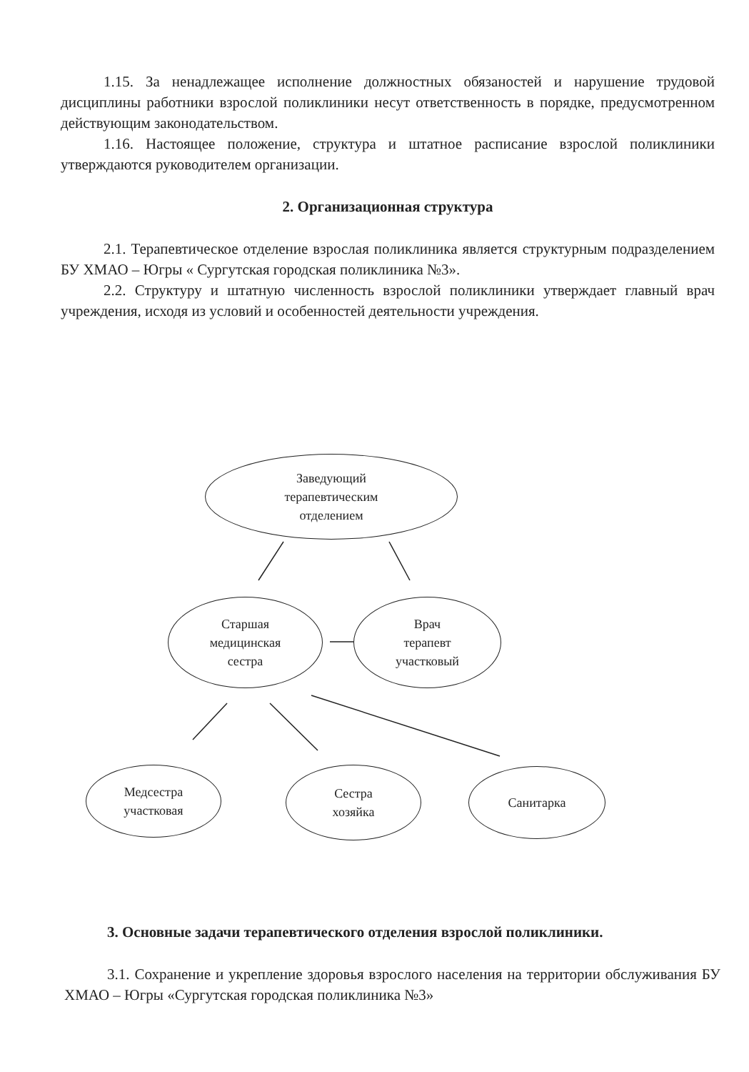1.15. За ненадлежащее исполнение должностных обязаностей и нарушение трудовой дисциплины работники взрослой поликлиники несут ответственность в порядке, предусмотренном действующим законодательством.
1.16. Настоящее положение, структура и штатное расписание взрослой поликлиники утверждаются руководителем организации.
2. Организационная структура
2.1. Терапевтическое отделение взрослая поликлиника является структурным подразделением БУ ХМАО – Югры « Сургутская городская поликлиника №3».
2.2. Структуру и штатную численность взрослой поликлиники утверждает главный врач учреждения, исходя из условий и особенностей деятельности учреждения.
Заведующий
терапевтическим
отделением
Старшая
медицинская
сестра
Врач
терапевт
участковый
Медсестра
участковая
Сестра
хозяйка
Санитарка
3. Основные задачи терапевтического отделения взрослой поликлиники.
3.1. Сохранение и укрепление здоровья взрослого населения на территории обслуживания БУ ХМАО – Югры «Сургутская городская поликлиника №3»